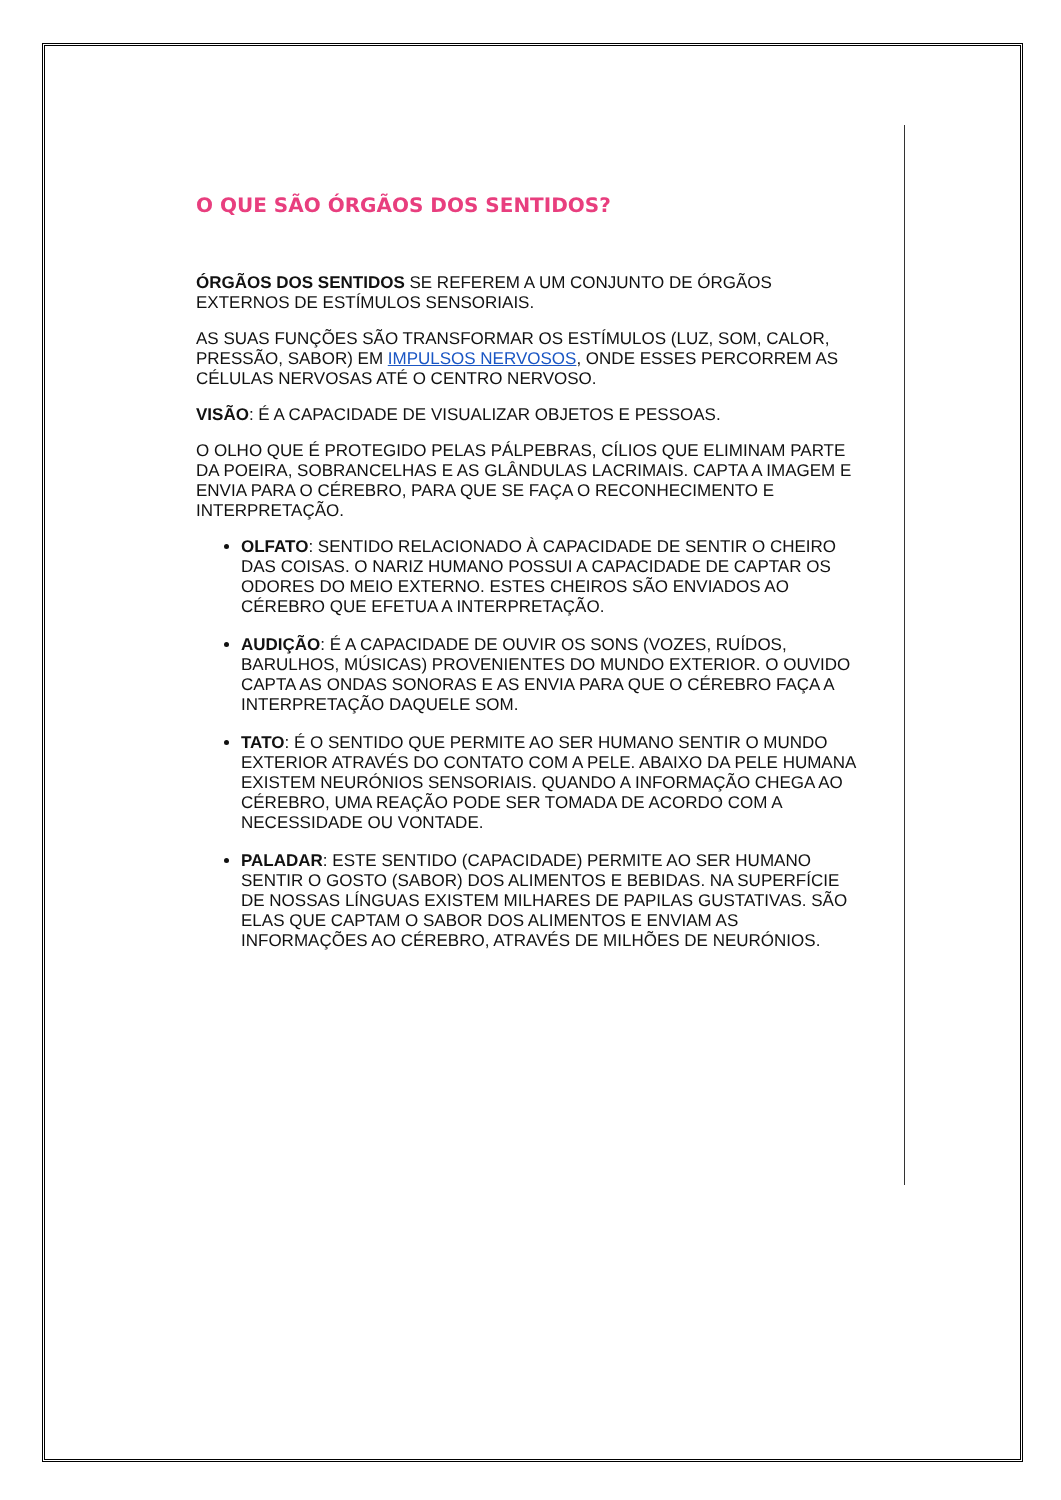O QUE SÃO ÓRGÃOS DOS SENTIDOS?
ÓRGÃOS DOS SENTIDOS SE REFEREM A UM CONJUNTO DE ÓRGÃOS EXTERNOS DE ESTÍMULOS SENSORIAIS.
AS SUAS FUNÇÕES SÃO TRANSFORMAR OS ESTÍMULOS (LUZ, SOM, CALOR, PRESSÃO, SABOR) EM IMPULSOS NERVOSOS, ONDE ESSES PERCORREM AS CÉLULAS NERVOSAS ATÉ O CENTRO NERVOSO.
VISÃO: É A CAPACIDADE DE VISUALIZAR OBJETOS E PESSOAS.
O OLHO QUE É PROTEGIDO PELAS PÁLPEBRAS, CÍLIOS QUE ELIMINAM PARTE DA POEIRA, SOBRANCELHAS E AS GLÂNDULAS LACRIMAIS. CAPTA A IMAGEM E ENVIA PARA O CÉREBRO, PARA QUE SE FAÇA O RECONHECIMENTO E INTERPRETAÇÃO.
OLFATO: SENTIDO RELACIONADO À CAPACIDADE DE SENTIR O CHEIRO DAS COISAS. O NARIZ HUMANO POSSUI A CAPACIDADE DE CAPTAR OS ODORES DO MEIO EXTERNO. ESTES CHEIROS SÃO ENVIADOS AO CÉREBRO QUE EFETUA A INTERPRETAÇÃO.
AUDIÇÃO: É A CAPACIDADE DE OUVIR OS SONS (VOZES, RUÍDOS, BARULHOS, MÚSICAS) PROVENIENTES DO MUNDO EXTERIOR. O OUVIDO CAPTA AS ONDAS SONORAS E AS ENVIA PARA QUE O CÉREBRO FAÇA A INTERPRETAÇÃO DAQUELE SOM.
TATO: É O SENTIDO QUE PERMITE AO SER HUMANO SENTIR O MUNDO EXTERIOR ATRAVÉS DO CONTATO COM A PELE. ABAIXO DA PELE HUMANA EXISTEM NEURÓNIOS SENSORIAIS. QUANDO A INFORMAÇÃO CHEGA AO CÉREBRO, UMA REAÇÃO PODE SER TOMADA DE ACORDO COM A NECESSIDADE OU VONTADE.
PALADAR: ESTE SENTIDO (CAPACIDADE) PERMITE AO SER HUMANO SENTIR O GOSTO (SABOR) DOS ALIMENTOS E BEBIDAS. NA SUPERFÍCIE DE NOSSAS LÍNGUAS EXISTEM MILHARES DE PAPILAS GUSTATIVAS. SÃO ELAS QUE CAPTAM O SABOR DOS ALIMENTOS E ENVIAM AS INFORMAÇÕES AO CÉREBRO, ATRAVÉS DE MILHÕES DE NEURÓNIOS.